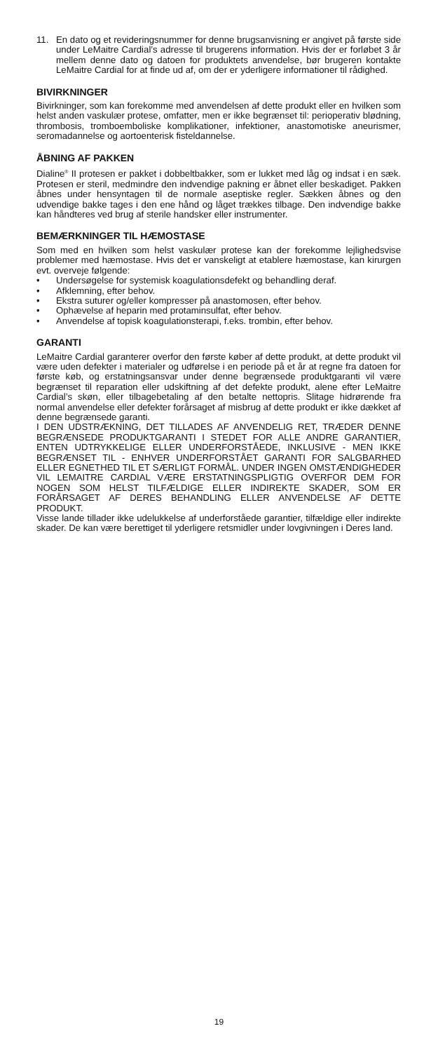11. En dato og et revideringsnummer for denne brugsanvisning er angivet på første side under LeMaitre Cardial’s adresse til brugerens information. Hvis der er forløbet 3 år mellem denne dato og datoen for produktets anvendelse, bør brugeren kontakte LeMaitre Cardial for at finde ud af, om der er yderligere informationer til rådighed.
BIVIRKNINGER
Bivirkninger, som kan forekomme med anvendelsen af dette produkt eller en hvilken som helst anden vaskulær protese, omfatter, men er ikke begrænset til: perioperativ blødning, thrombosis, tromboemboliske komplikationer, infektioner, anastomotiske aneurismer, seromadannelse og aortoenterisk fisteldannelse.
ÅBNING AF PAKKEN
Dialine<sup>®</sup> II protesen er pakket i dobbeltbakker, som er lukket med låg og indsat i en sæk. Protesen er steril, medmindre den indvendige pakning er åbnet eller beskadiget. Pakken åbnes under hensyntagen til de normale aseptiske regler. Sækken åbnes og den udvendige bakke tages i den ene hånd og låget trækkes tilbage. Den indvendige bakke kan håndteres ved brug af sterile handsker eller instrumenter.
BEMÆRKNINGER TIL HÆMOSTASE
Som med en hvilken som helst vaskulær protese kan der forekomme lejlighedsvise problemer med hæmostase. Hvis det er vanskeligt at etablere hæmostase, kan kirurgen evt. overveje følgende:
• Undersøgelse for systemisk koagulationsdefekt og behandling deraf.
• Afklemning, efter behov.
• Ekstra suturer og/eller kompresser på anastomosen, efter behov.
• Ophævelse af heparin med protaminsulfat, efter behov.
• Anvendelse af topisk koagulationsterapi, f.eks. trombin, efter behov.
GARANTI
LeMaitre Cardial garanterer overfor den første køber af dette produkt, at dette produkt vil være uden defekter i materialer og udførelse i en periode på et år at regne fra datoen for første køb, og erstatningsansvar under denne begrænsede produktgaranti vil være begrænset til reparation eller udskiftning af det defekte produkt, alene efter LeMaitre Cardial’s skøn, eller tilbagebetaling af den betalte nettopris. Slitage hidrørende fra normal anvendelse eller defekter forårsaget af misbrug af dette produkt er ikke dækket af denne begrænsede garanti.
I DEN UDSTRÆKNING, DET TILLADES AF ANVENDELIG RET, TRÆDER DENNE BEGRÆNSEDE PRODUKTGARANTI I STEDET FOR ALLE ANDRE GARANTIER, ENTEN UDTRYKKELIGE ELLER UNDERFORSTÅEDE, INKLUSIVE - MEN IKKE BEGRÆNSET TIL - ENHVER UNDERFORSTÅET GARANTI FOR SALGBARHED ELLER EGNETHED TIL ET SÆRLIGT FORMÅL. UNDER INGEN OMSTÆNDIGHEDER VIL LEMAITRE CARDIAL VÆRE ERSTATNINGSPLIGTIG OVERFOR DEM FOR NOGEN SOM HELST TILFÆLDIGE ELLER INDIREKTE SKADER, SOM ER FORÅRSAGET AF DERES BEHANDLING ELLER ANVENDELSE AF DETTE PRODUKT.
Visse lande tillader ikke udelukkelse af underforståede garantier, tilfældige eller indirekte skader. De kan være berettiget til yderligere retsmidler under lovgivningen i Deres land.
19